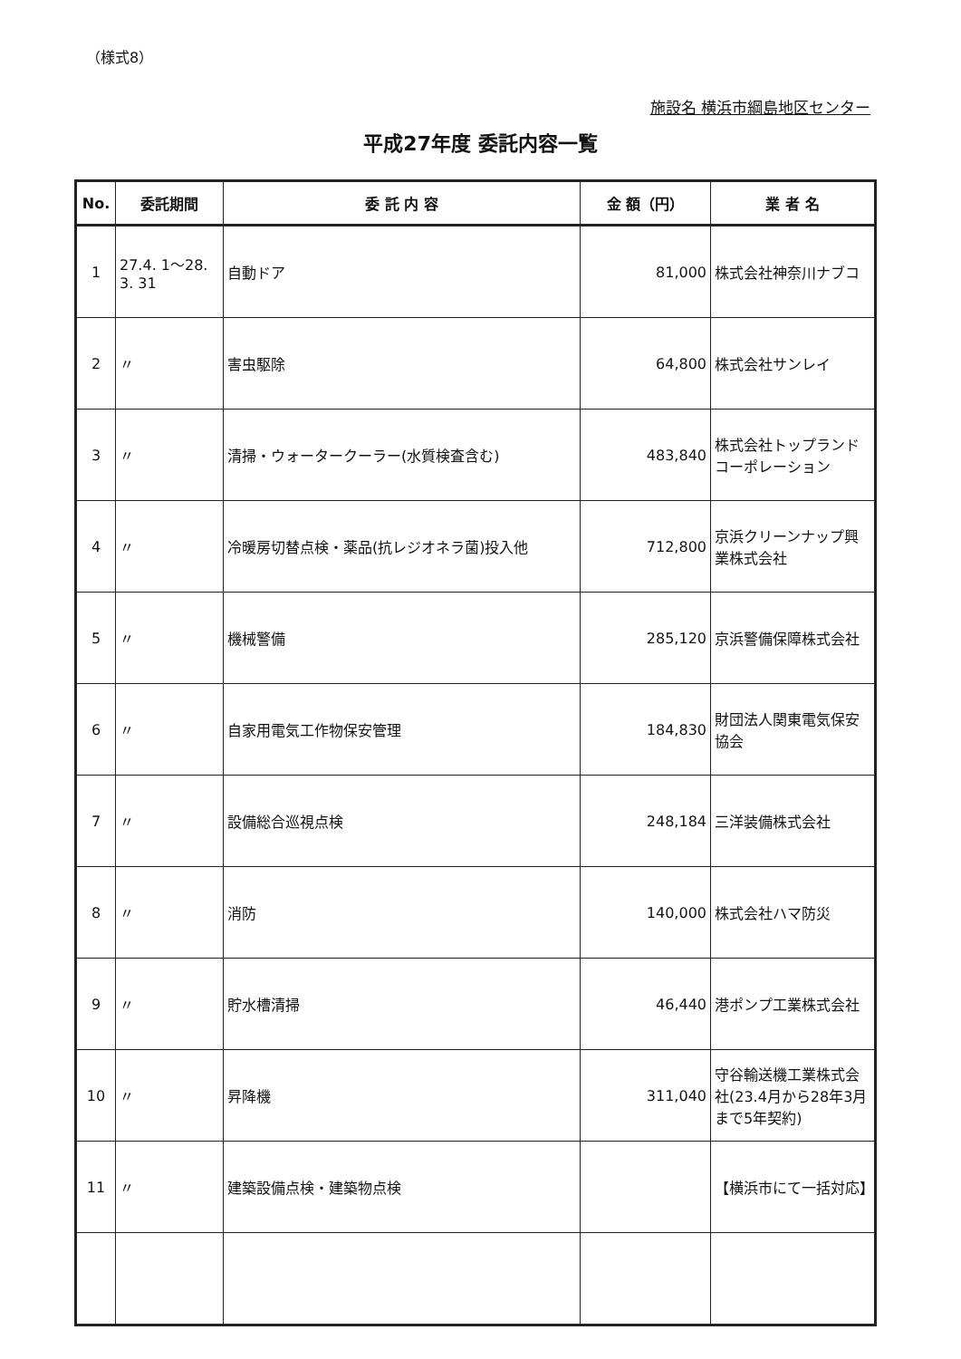（様式8）
施設名 横浜市綱島地区センター
平成27年度 委託内容一覧
| No. | 委託期間 | 委 託 内 容 | 金 額（円） | 業 者 名 |
| --- | --- | --- | --- | --- |
| 1 | 27.4. 1～28. 3. 31 | 自動ドア | 81,000 | 株式会社神奈川ナブコ |
| 2 | 〃 | 害虫駆除 | 64,800 | 株式会社サンレイ |
| 3 | 〃 | 清掃・ウォータークーラー(水質検査含む) | 483,840 | 株式会社トップランドコーポレーション |
| 4 | 〃 | 冷暖房切替点検・薬品(抗レジオネラ菌)投入他 | 712,800 | 京浜クリーンナップ興業株式会社 |
| 5 | 〃 | 機械警備 | 285,120 | 京浜警備保障株式会社 |
| 6 | 〃 | 自家用電気工作物保安管理 | 184,830 | 財団法人関東電気保安協会 |
| 7 | 〃 | 設備総合巡視点検 | 248,184 | 三洋装備株式会社 |
| 8 | 〃 | 消防 | 140,000 | 株式会社ハマ防災 |
| 9 | 〃 | 貯水槽清掃 | 46,440 | 港ポンプ工業株式会社 |
| 10 | 〃 | 昇降機 | 311,040 | 守谷輸送機工業株式会社(23.4月から28年3月まで5年契約) |
| 11 | 〃 | 建築設備点検・建築物点検 | | 【横浜市にて一括対応】 |